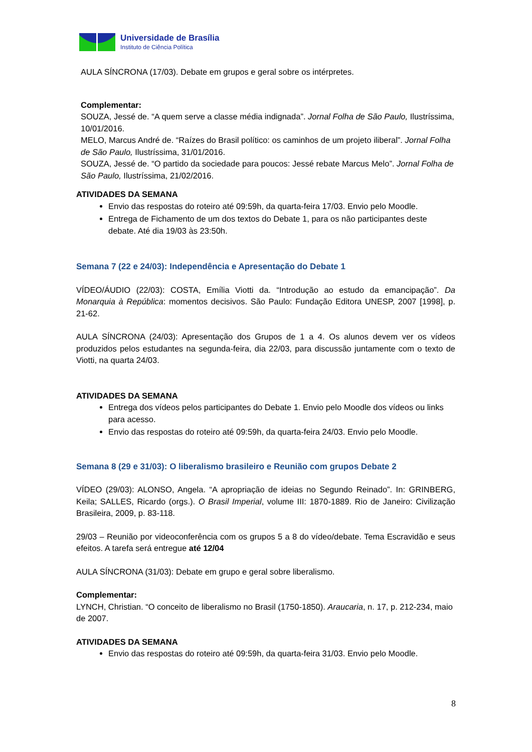Universidade de Brasília
Instituto de Ciência Política
AULA SÍNCRONA (17/03). Debate em grupos e geral sobre os intérpretes.
Complementar:
SOUZA, Jessé de. “A quem serve a classe média indignada”. Jornal Folha de São Paulo, Ilustríssima, 10/01/2016.
MELO, Marcus André de. “Raízes do Brasil político: os caminhos de um projeto iliberal”. Jornal Folha de São Paulo, Ilustríssima, 31/01/2016.
SOUZA, Jessé de. “O partido da sociedade para poucos: Jessé rebate Marcus Melo”. Jornal Folha de São Paulo, Ilustríssima, 21/02/2016.
ATIVIDADES DA SEMANA
Envio das respostas do roteiro até 09:59h, da quarta-feira 17/03. Envio pelo Moodle.
Entrega de Fichamento de um dos textos do Debate 1, para os não participantes deste debate. Até dia 19/03 às 23:50h.
Semana 7 (22 e 24/03): Independência e Apresentação do Debate 1
VÍDEO/ÁUDIO (22/03): COSTA, Emília Viotti da. “Introdução ao estudo da emancipação”. Da Monarquia à República: momentos decisivos. São Paulo: Fundação Editora UNESP, 2007 [1998], p. 21-62.
AULA SÍNCRONA (24/03): Apresentação dos Grupos de 1 a 4. Os alunos devem ver os vídeos produzidos pelos estudantes na segunda-feira, dia 22/03, para discussão juntamente com o texto de Viotti, na quarta 24/03.
ATIVIDADES DA SEMANA
Entrega dos vídeos pelos participantes do Debate 1. Envio pelo Moodle dos vídeos ou links para acesso.
Envio das respostas do roteiro até 09:59h, da quarta-feira 24/03. Envio pelo Moodle.
Semana 8 (29 e 31/03): O liberalismo brasileiro e Reunião com grupos Debate 2
VÍDEO (29/03): ALONSO, Angela. “A apropriação de ideias no Segundo Reinado”. In: GRINBERG, Keila; SALLES, Ricardo (orgs.). O Brasil Imperial, volume III: 1870-1889. Rio de Janeiro: Civilização Brasileira, 2009, p. 83-118.
29/03 – Reunião por videoconferência com os grupos 5 a 8 do vídeo/debate. Tema Escravidão e seus efeitos. A tarefa será entregue até 12/04
AULA SÍNCRONA (31/03): Debate em grupo e geral sobre liberalismo.
Complementar:
LYNCH, Christian. “O conceito de liberalismo no Brasil (1750-1850). Araucaria, n. 17, p. 212-234, maio de 2007.
ATIVIDADES DA SEMANA
Envio das respostas do roteiro até 09:59h, da quarta-feira 31/03. Envio pelo Moodle.
8